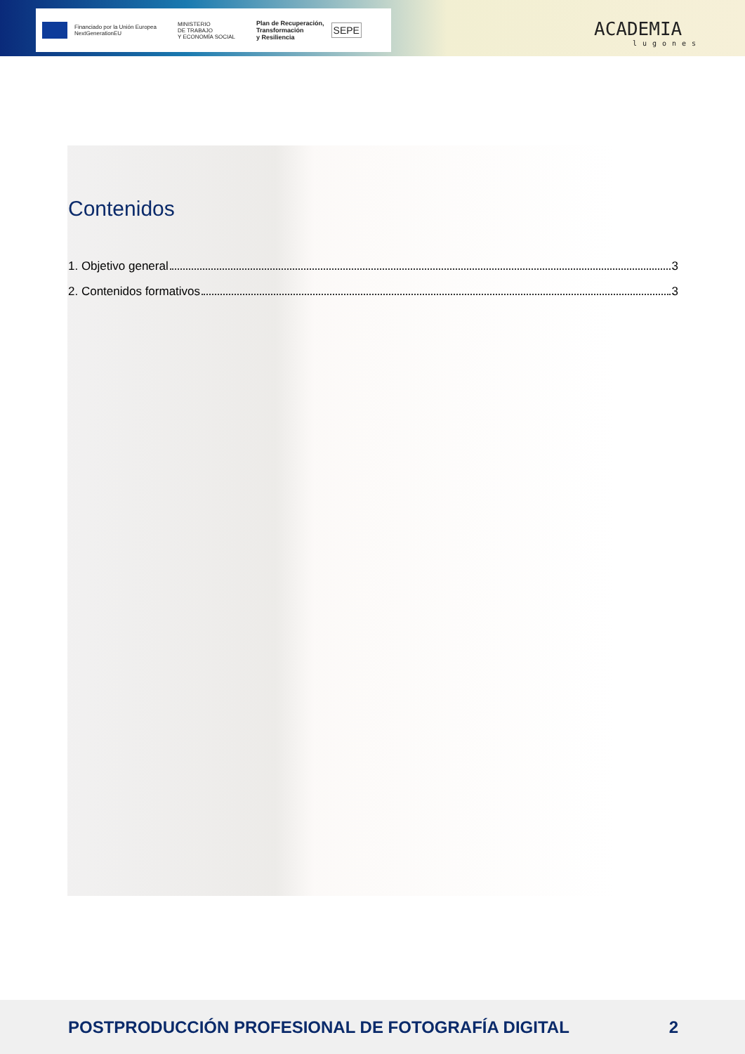Financiado por la Unión Europea
NextGenerationEU
MINISTERIO
DE TRABAJO
Y ECONOMÍA SOCIAL
Plan de Recuperación,
Transformación
y Resiliencia
SEPE
ACADEMIA
lugones
Contenidos
1. Objetivo general 3
2. Contenidos formativos 3
POSTPRODUCCIÓN PROFESIONAL DE FOTOGRAFÍA DIGITAL 2